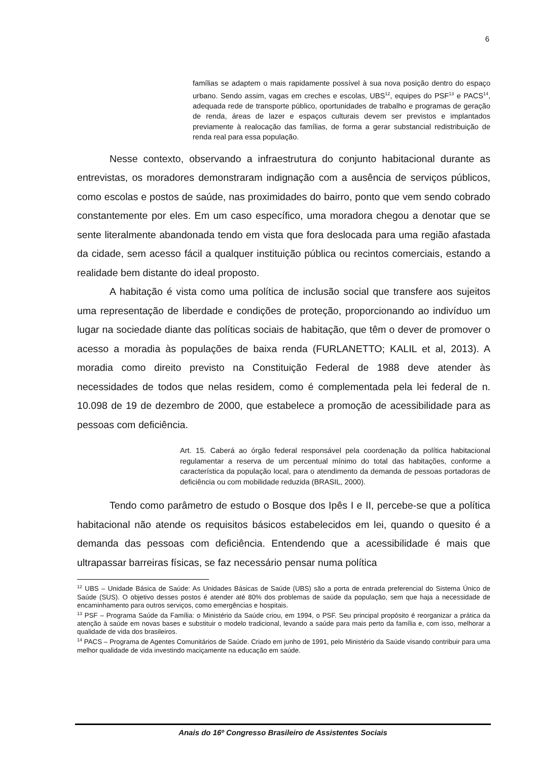6
famílias se adaptem o mais rapidamente possível à sua nova posição dentro do espaço urbano. Sendo assim, vagas em creches e escolas, UBS<sup>12</sup>, equipes do PSF<sup>13</sup> e PACS<sup>14</sup>, adequada rede de transporte público, oportunidades de trabalho e programas de geração de renda, áreas de lazer e espaços culturais devem ser previstos e implantados previamente à realocação das famílias, de forma a gerar substancial redistribuição de renda real para essa população.
Nesse contexto, observando a infraestrutura do conjunto habitacional durante as entrevistas, os moradores demonstraram indignação com a ausência de serviços públicos, como escolas e postos de saúde, nas proximidades do bairro, ponto que vem sendo cobrado constantemente por eles. Em um caso específico, uma moradora chegou a denotar que se sente literalmente abandonada tendo em vista que fora deslocada para uma região afastada da cidade, sem acesso fácil a qualquer instituição pública ou recintos comerciais, estando a realidade bem distante do ideal proposto.
A habitação é vista como uma política de inclusão social que transfere aos sujeitos uma representação de liberdade e condições de proteção, proporcionando ao indivíduo um lugar na sociedade diante das políticas sociais de habitação, que têm o dever de promover o acesso a moradia às populações de baixa renda (FURLANETTO; KALIL et al, 2013). A moradia como direito previsto na Constituição Federal de 1988 deve atender às necessidades de todos que nelas residem, como é complementada pela lei federal de n. 10.098 de 19 de dezembro de 2000, que estabelece a promoção de acessibilidade para as pessoas com deficiência.
Art. 15. Caberá ao órgão federal responsável pela coordenação da política habitacional regulamentar a reserva de um percentual mínimo do total das habitações, conforme a característica da população local, para o atendimento da demanda de pessoas portadoras de deficiência ou com mobilidade reduzida (BRASIL, 2000).
Tendo como parâmetro de estudo o Bosque dos Ipês I e II, percebe-se que a política habitacional não atende os requisitos básicos estabelecidos em lei, quando o quesito é a demanda das pessoas com deficiência. Entendendo que a acessibilidade é mais que ultrapassar barreiras físicas, se faz necessário pensar numa política
<sup>12</sup> UBS – Unidade Básica de Saúde: As Unidades Básicas de Saúde (UBS) são a porta de entrada preferencial do Sistema Único de Saúde (SUS). O objetivo desses postos é atender até 80% dos problemas de saúde da população, sem que haja a necessidade de encaminhamento para outros serviços, como emergências e hospitais.
<sup>13</sup> PSF – Programa Saúde da Família: o Ministério da Saúde criou, em 1994, o PSF. Seu principal propósito é reorganizar a prática da atenção à saúde em novas bases e substituir o modelo tradicional, levando a saúde para mais perto da família e, com isso, melhorar a qualidade de vida dos brasileiros.
<sup>14</sup> PACS – Programa de Agentes Comunitários de Saúde. Criado em junho de 1991, pelo Ministério da Saúde visando contribuir para uma melhor qualidade de vida investindo maciçamente na educação em saúde.
Anais do 16º Congresso Brasileiro de Assistentes Sociais